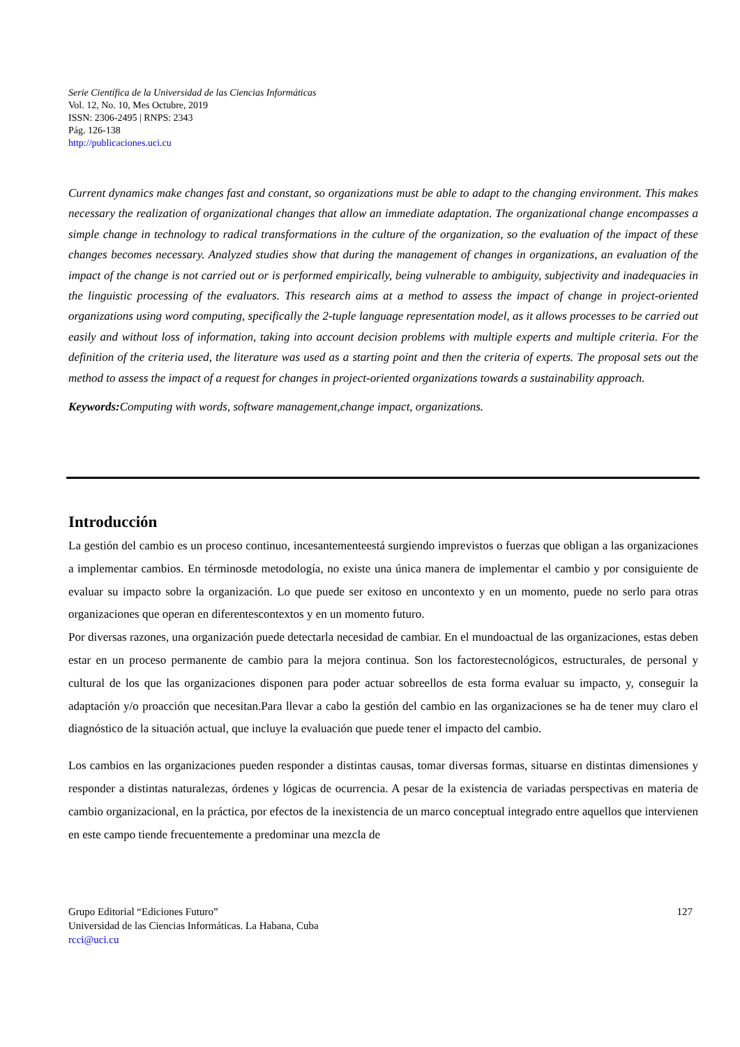Serie Científica de la Universidad de las Ciencias Informáticas
Vol. 12, No. 10, Mes Octubre, 2019
ISSN: 2306-2495 | RNPS: 2343
Pág. 126-138
http://publicaciones.uci.cu
Current dynamics make changes fast and constant, so organizations must be able to adapt to the changing environment. This makes necessary the realization of organizational changes that allow an immediate adaptation. The organizational change encompasses a simple change in technology to radical transformations in the culture of the organization, so the evaluation of the impact of these changes becomes necessary. Analyzed studies show that during the management of changes in organizations, an evaluation of the impact of the change is not carried out or is performed empirically, being vulnerable to ambiguity, subjectivity and inadequacies in the linguistic processing of the evaluators. This research aims at a method to assess the impact of change in project-oriented organizations using word computing, specifically the 2-tuple language representation model, as it allows processes to be carried out easily and without loss of information, taking into account decision problems with multiple experts and multiple criteria. For the definition of the criteria used, the literature was used as a starting point and then the criteria of experts. The proposal sets out the method to assess the impact of a request for changes in project-oriented organizations towards a sustainability approach.
Keywords: Computing with words, software management,change impact, organizations.
Introducción
La gestión del cambio es un proceso continuo, incesantementeestá surgiendo imprevistos o fuerzas que obligan a las organizaciones a implementar cambios. En términosde metodología, no existe una única manera de implementar el cambio y por consiguiente de evaluar su impacto sobre la organización. Lo que puede ser exitoso en uncontexto y en un momento, puede no serlo para otras organizaciones que operan en diferentescontextos y en un momento futuro.
Por diversas razones, una organización puede detectarla necesidad de cambiar. En el mundoactual de las organizaciones, estas deben estar en un proceso permanente de cambio para la mejora continua. Son los factorestecnológicos, estructurales, de personal y cultural de los que las organizaciones disponen para poder actuar sobreellos de esta forma evaluar su impacto, y, conseguir la adaptación y/o proacción que necesitan.Para llevar a cabo la gestión del cambio en las organizaciones se ha de tener muy claro el diagnóstico de la situación actual, que incluye la evaluación que puede tener el impacto del cambio.
Los cambios en las organizaciones pueden responder a distintas causas, tomar diversas formas, situarse en distintas dimensiones y responder a distintas naturalezas, órdenes y lógicas de ocurrencia. A pesar de la existencia de variadas perspectivas en materia de cambio organizacional, en la práctica, por efectos de la inexistencia de un marco conceptual integrado entre aquellos que intervienen en este campo tiende frecuentemente a predominar una mezcla de
127 Grupo Editorial “Ediciones Futuro”
Universidad de las Ciencias Informáticas. La Habana, Cuba
rcci@uci.cu